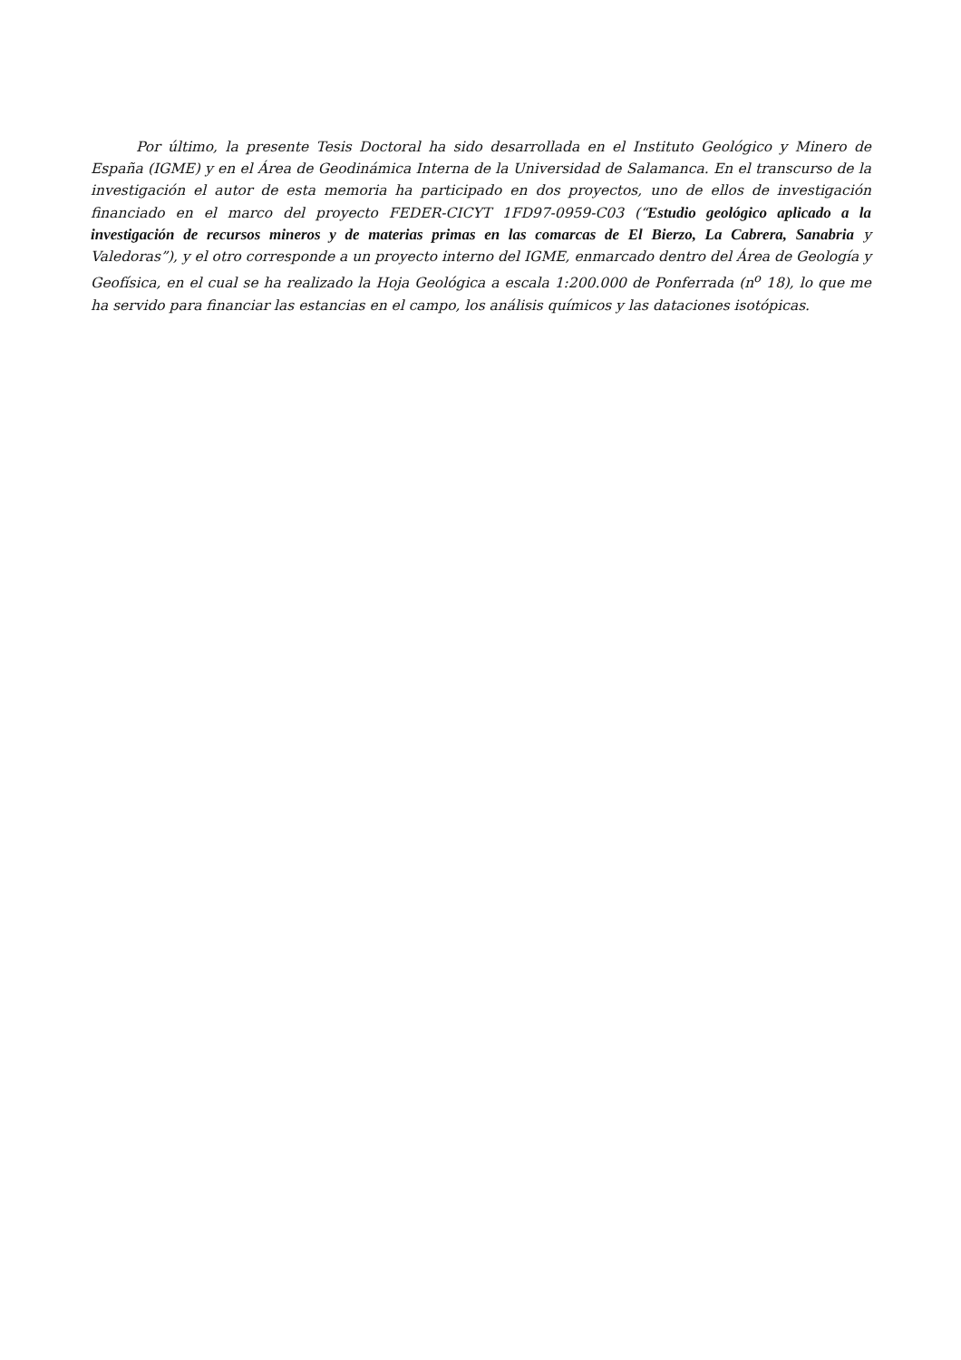Por último, la presente Tesis Doctoral ha sido desarrollada en el Instituto Geológico y Minero de España (IGME) y en el Área de Geodinámica Interna de la Universidad de Salamanca. En el transcurso de la investigación el autor de esta memoria ha participado en dos proyectos, uno de ellos de investigación financiado en el marco del proyecto FEDER-CICYT 1FD97-0959-C03 (“Estudio geológico aplicado a la investigación de recursos mineros y de materias primas en las comarcas de El Bierzo, La Cabrera, Sanabria y Valedoras”), y el otro corresponde a un proyecto interno del IGME, enmarcado dentro del Área de Geología y Geofísica, en el cual se ha realizado la Hoja Geológica a escala 1:200.000 de Ponferrada (n<sup>o</sup> 18), lo que me ha servido para financiar las estancias en el campo, los análisis químicos y las dataciones isotópicas.